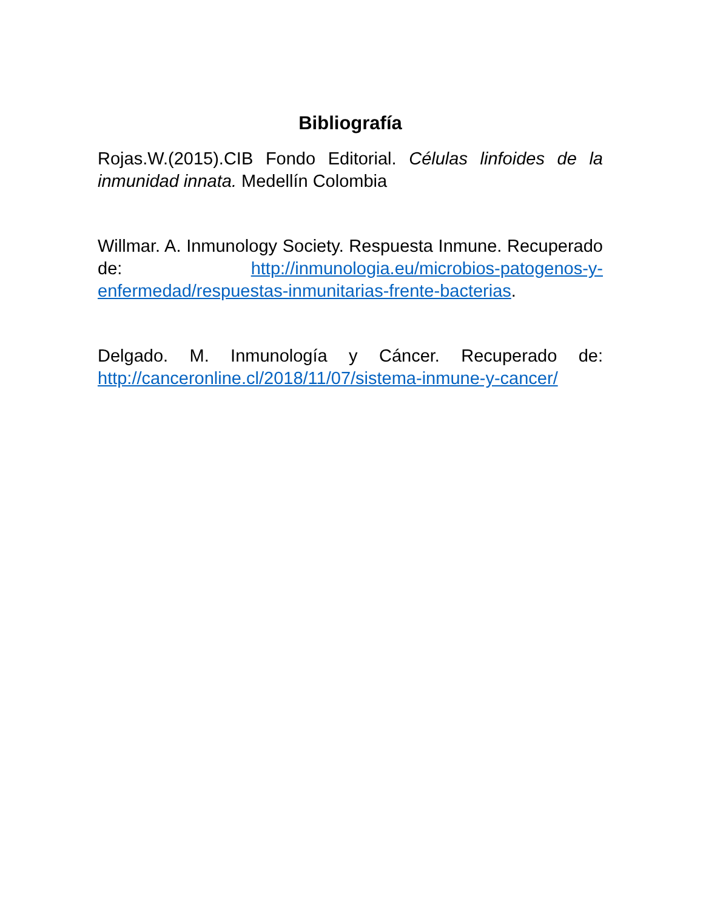Bibliografía
Rojas.W.(2015).CIB Fondo Editorial. Células linfoides de la inmunidad innata. Medellín Colombia
Willmar. A. Inmunology Society. Respuesta Inmune. Recuperado de: http://inmunologia.eu/microbios-patogenos-y-enfermedad/respuestas-inmunitarias-frente-bacterias.
Delgado. M. Inmunología y Cáncer. Recuperado de: http://canceronline.cl/2018/11/07/sistema-inmune-y-cancer/